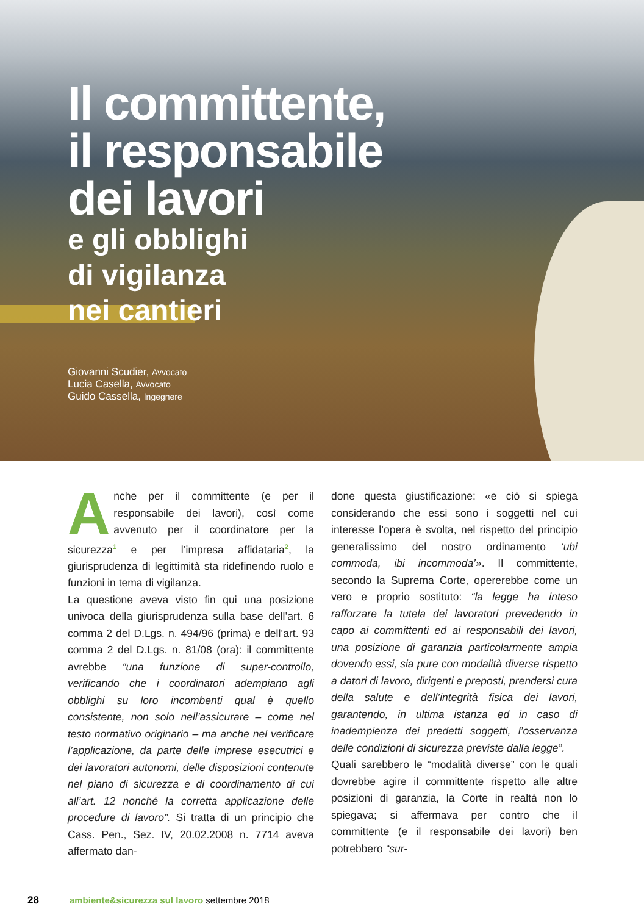Il committente,
il responsabile
dei lavori
e gli obblighi
di vigilanza
nei cantieri
Giovanni Scudier, Avvocato
Lucia Casella, Avvocato
Guido Cassella, Ingegnere
Anche per il committente (e per il responsabile dei lavori), così come avvenuto per il coordinatore per la sicurezza<sup>1</sup> e per l’impresa affidataria<sup>2</sup>, la giurisprudenza di legittimità sta ridefinendo ruolo e funzioni in tema di vigilanza.
La questione aveva visto fin qui una posizione univoca della giurisprudenza sulla base dell’art. 6 comma 2 del D.Lgs. n. 494/96 (prima) e dell’art. 93 comma 2 del D.Lgs. n. 81/08 (ora): il committente avrebbe “una funzione di super-controllo, verificando che i coordinatori adempiano agli obblighi su loro incombenti qual è quello consistente, non solo nell’assicurare – come nel testo normativo originario – ma anche nel verificare l’applicazione, da parte delle imprese esecutrici e dei lavoratori autonomi, delle disposizioni contenute nel piano di sicurezza e di coordinamento di cui all’art. 12 nonché la corretta applicazione delle procedure di lavoro”. Si tratta di un principio che Cass. Pen., Sez. IV, 20.02.2008 n. 7714 aveva affermato dan-
done questa giustificazione: «e ciò si spiega considerando che essi sono i soggetti nel cui interesse l’opera è svolta, nel rispetto del principio generalissimo del nostro ordinamento ‘ubi commoda, ibi incommoda’». Il committente, secondo la Suprema Corte, opererebbe come un vero e proprio sostituto: “la legge ha inteso rafforzare la tutela dei lavoratori prevedendo in capo ai committenti ed ai responsabili dei lavori, una posizione di garanzia particolarmente ampia dovendo essi, sia pure con modalità diverse rispetto a datori di lavoro, dirigenti e preposti, prendersi cura della salute e dell’integrità fisica dei lavori, garantendo, in ultima istanza ed in caso di inadempienza dei predetti soggetti, l’osservanza delle condizioni di sicurezza previste dalla legge”.
Quali sarebbero le “modalità diverse” con le quali dovrebbe agire il committente rispetto alle altre posizioni di garanzia, la Corte in realtà non lo spiegava; si affermava per contro che il committente (e il responsabile dei lavori) ben potrebbero “sur-
28 ambiente&sicurezza sul lavoro settembre 2018